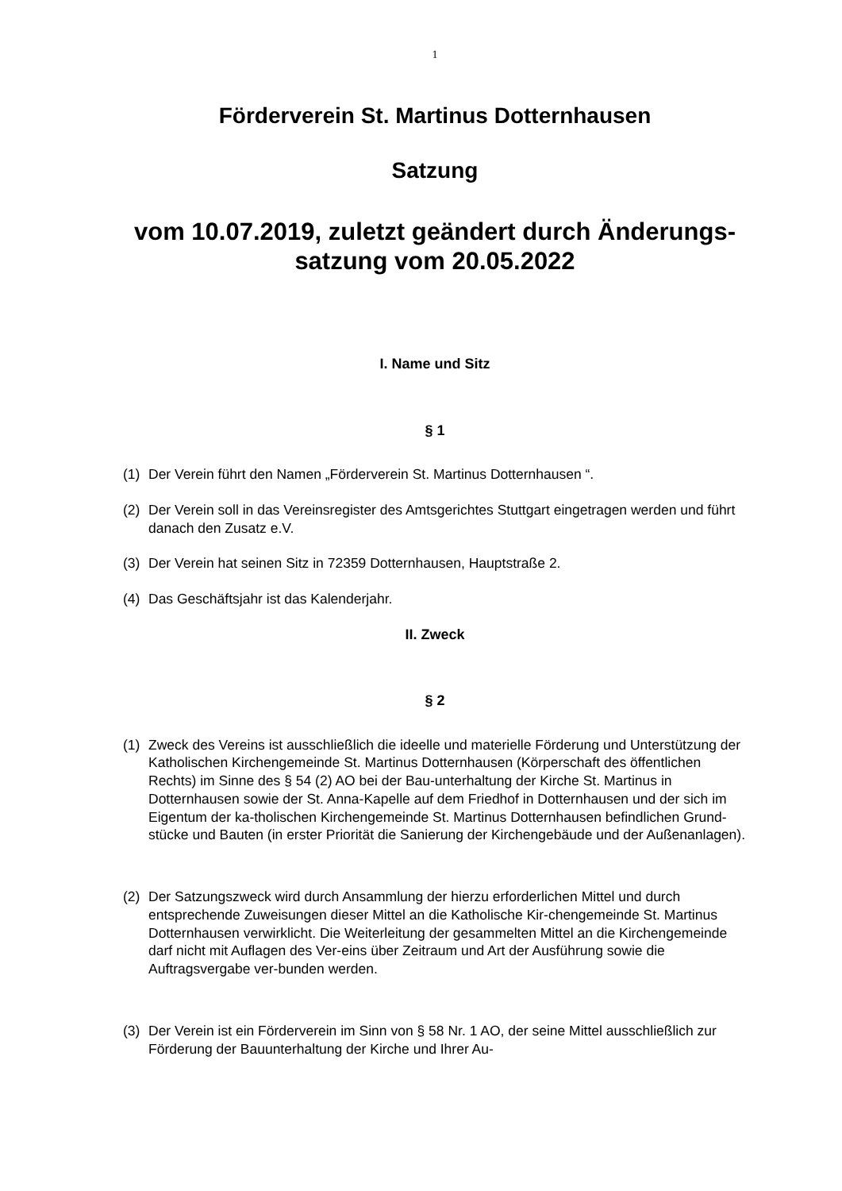1
Förderverein St. Martinus Dotternhausen
Satzung
vom 10.07.2019, zuletzt geändert durch Änderungs-
satzung vom 20.05.2022
I. Name und Sitz
§ 1
(1) Der Verein führt den Namen „Förderverein St. Martinus Dotternhausen “.
(2) Der Verein soll in das Vereinsregister des Amtsgerichtes Stuttgart eingetragen werden und führt danach den Zusatz e.V.
(3) Der Verein hat seinen Sitz in 72359 Dotternhausen, Hauptstraße 2.
(4) Das Geschäftsjahr ist das Kalenderjahr.
II. Zweck
§ 2
(1) Zweck des Vereins ist ausschließlich die ideelle und materielle Förderung und Unterstützung der Katholischen Kirchengemeinde St. Martinus Dotternhausen (Körperschaft des öffentlichen Rechts) im Sinne des § 54 (2) AO bei der Bau-unterhaltung der Kirche St. Martinus in Dotternhausen sowie der St. Anna-Kapelle auf dem Friedhof in Dotternhausen und der sich im Eigentum der ka-tholischen Kirchengemeinde St. Martinus Dotternhausen befindlichen Grund-stücke und Bauten (in erster Priorität die Sanierung der Kirchengebäude und der Außenanlagen).
(2) Der Satzungszweck wird durch Ansammlung der hierzu erforderlichen Mittel und durch entsprechende Zuweisungen dieser Mittel an die Katholische Kir-chengemeinde St. Martinus Dotternhausen verwirklicht. Die Weiterleitung der gesammelten Mittel an die Kirchengemeinde darf nicht mit Auflagen des Ver-eins über Zeitraum und Art der Ausführung sowie die Auftragsvergabe ver-bunden werden.
(3) Der Verein ist ein Förderverein im Sinn von § 58 Nr. 1 AO, der seine Mittel ausschließlich zur Förderung der Bauunterhaltung der Kirche und Ihrer Au-